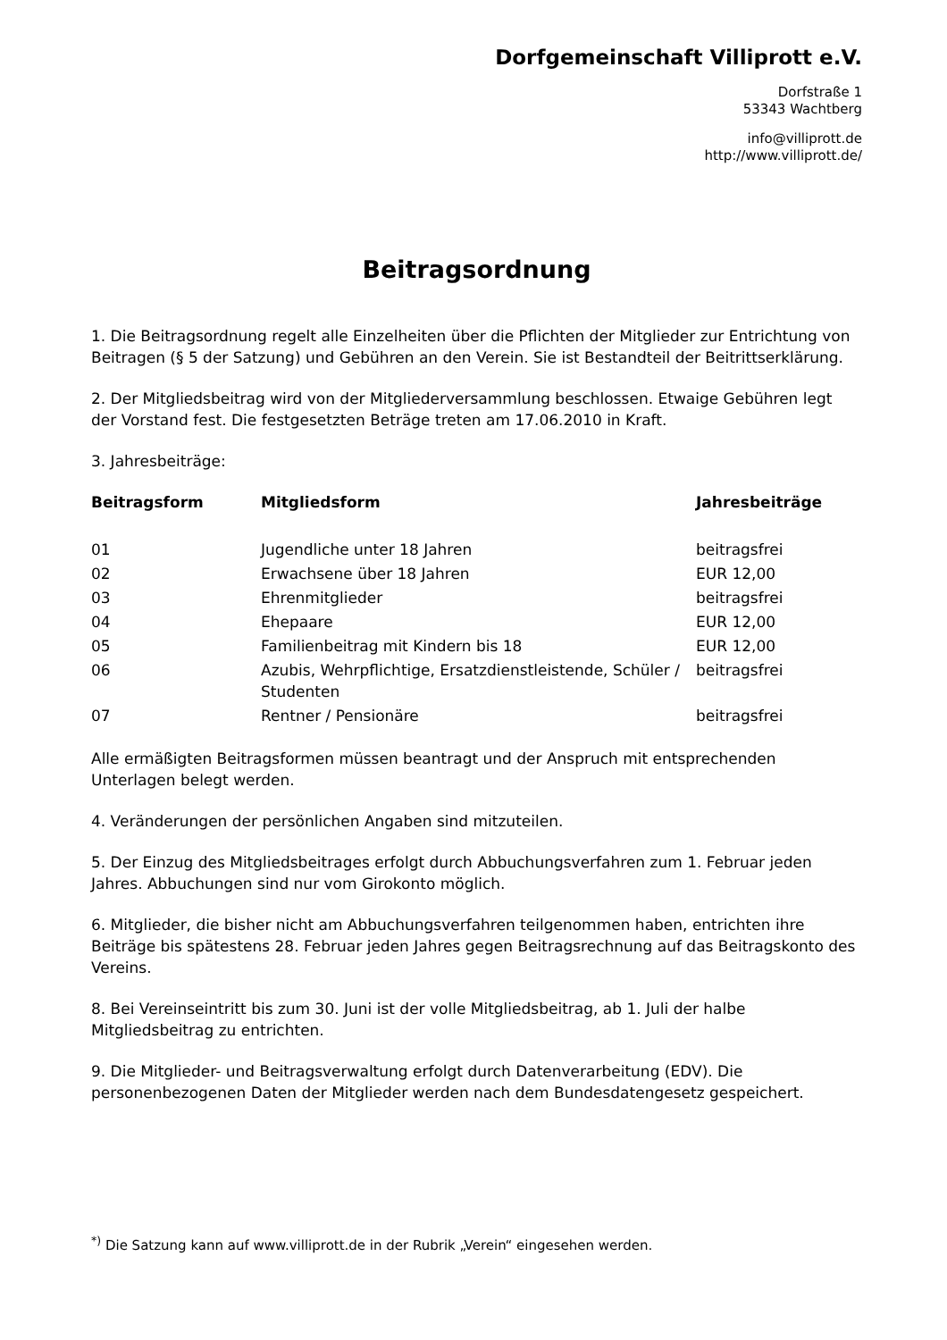Dorfgemeinschaft Villiprott e.V.
Dorfstraße 1
53343 Wachtberg
info@villiprott.de
http://www.villiprott.de/
Beitragsordnung
1. Die Beitragsordnung regelt alle Einzelheiten über die Pflichten der Mitglieder zur Entrichtung von Beitragen (§ 5 der Satzung) und Gebühren an den Verein. Sie ist Bestandteil der Beitrittserklärung.
2. Der Mitgliedsbeitrag wird von der Mitgliederversammlung beschlossen. Etwaige Gebühren legt der Vorstand fest. Die festgesetzten Beträge treten am 17.06.2010 in Kraft.
3. Jahresbeiträge:
| Beitragsform | Mitgliedsform | Jahresbeiträge |
| --- | --- | --- |
| 01 | Jugendliche unter 18 Jahren | beitragsfrei |
| 02 | Erwachsene über 18 Jahren | EUR 12,00 |
| 03 | Ehrenmitglieder | beitragsfrei |
| 04 | Ehepaare | EUR 12,00 |
| 05 | Familienbeitrag mit Kindern bis 18 | EUR 12,00 |
| 06 | Azubis, Wehrpflichtige, Ersatzdienstleistende, Schüler / Studenten | beitragsfrei |
| 07 | Rentner / Pensionäre | beitragsfrei |
Alle ermäßigten Beitragsformen müssen beantragt und der Anspruch mit entsprechenden Unterlagen belegt werden.
4. Veränderungen der persönlichen Angaben sind mitzuteilen.
5. Der Einzug des Mitgliedsbeitrages erfolgt durch Abbuchungsverfahren zum 1. Februar jeden Jahres. Abbuchungen sind nur vom Girokonto möglich.
6. Mitglieder, die bisher nicht am Abbuchungsverfahren teilgenommen haben, entrichten ihre Beiträge bis spätestens 28. Februar jeden Jahres gegen Beitragsrechnung auf das Beitragskonto des Vereins.
8. Bei Vereinseintritt bis zum 30. Juni ist der volle Mitgliedsbeitrag, ab 1. Juli der halbe Mitgliedsbeitrag zu entrichten.
9. Die Mitglieder- und Beitragsverwaltung erfolgt durch Datenverarbeitung (EDV). Die personenbezogenen Daten der Mitglieder werden nach dem Bundesdatengesetz gespeichert.
<sup>*)</sup> Die Satzung kann auf www.villiprott.de in der Rubrik „Verein“ eingesehen werden.